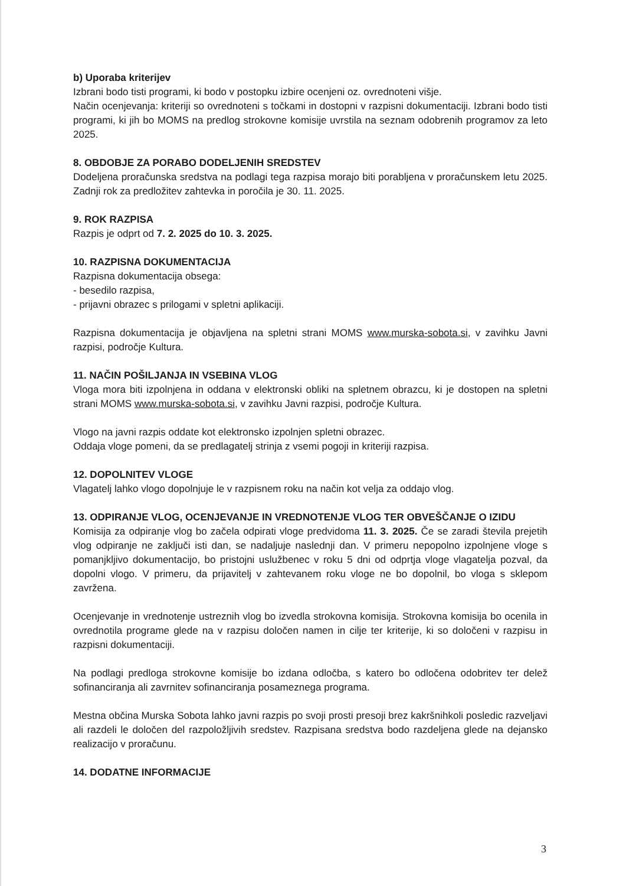b) Uporaba kriterijev
Izbrani bodo tisti programi, ki bodo v postopku izbire ocenjeni oz. ovrednoteni višje.
Način ocenjevanja: kriteriji so ovrednoteni s točkami in dostopni v razpisni dokumentaciji. Izbrani bodo tisti programi, ki jih bo MOMS na predlog strokovne komisije uvrstila na seznam odobrenih programov za leto 2025.
8. OBDOBJE ZA PORABO DODELJENIH SREDSTEV
Dodeljena proračunska sredstva na podlagi tega razpisa morajo biti porabljena v proračunskem letu 2025. Zadnji rok za predložitev zahtevka in poročila je 30. 11. 2025.
9. ROK RAZPISA
Razpis je odprt od 7. 2. 2025 do 10. 3. 2025.
10. RAZPISNA DOKUMENTACIJA
Razpisna dokumentacija obsega:
- besedilo razpisa,
- prijavni obrazec s prilogami v spletni aplikaciji.
Razpisna dokumentacija je objavljena na spletni strani MOMS www.murska-sobota.si, v zavihku Javni razpisi, področje Kultura.
11. NAČIN POŠILJANJA IN VSEBINA VLOG
Vloga mora biti izpolnjena in oddana v elektronski obliki na spletnem obrazcu, ki je dostopen na spletni strani MOMS www.murska-sobota.si, v zavihku Javni razpisi, področje Kultura.
Vlogo na javni razpis oddate kot elektronsko izpolnjen spletni obrazec.
Oddaja vloge pomeni, da se predlagatelj strinja z vsemi pogoji in kriteriji razpisa.
12. DOPOLNITEV VLOGE
Vlagatelj lahko vlogo dopolnjuje le v razpisnem roku na način kot velja za oddajo vlog.
13. ODPIRANJE VLOG, OCENJEVANJE IN VREDNOTENJE VLOG TER OBVEŠČANJE O IZIDU
Komisija za odpiranje vlog bo začela odpirati vloge predvidoma 11. 3. 2025. Če se zaradi števila prejetih vlog odpiranje ne zaključi isti dan, se nadaljuje naslednji dan. V primeru nepopolno izpolnjene vloge s pomanjkljivo dokumentacijo, bo pristojni uslužbenec v roku 5 dni od odprtja vloge vlagatelja pozval, da dopolni vlogo. V primeru, da prijavitelj v zahtevanem roku vloge ne bo dopolnil, bo vloga s sklepom zavržena.
Ocenjevanje in vrednotenje ustreznih vlog bo izvedla strokovna komisija. Strokovna komisija bo ocenila in ovrednotila programe glede na v razpisu določen namen in cilje ter kriterije, ki so določeni v razpisu in razpisni dokumentaciji.
Na podlagi predloga strokovne komisije bo izdana odločba, s katero bo odločena odobritev ter delež sofinanciranja ali zavrnitev sofinanciranja posameznega programa.
Mestna občina Murska Sobota lahko javni razpis po svoji prosti presoji brez kakršnihkoli posledic razveljavi ali razdeli le določen del razpoložljivih sredstev. Razpisana sredstva bodo razdeljena glede na dejansko realizacijo v proračunu.
14. DODATNE INFORMACIJE
3